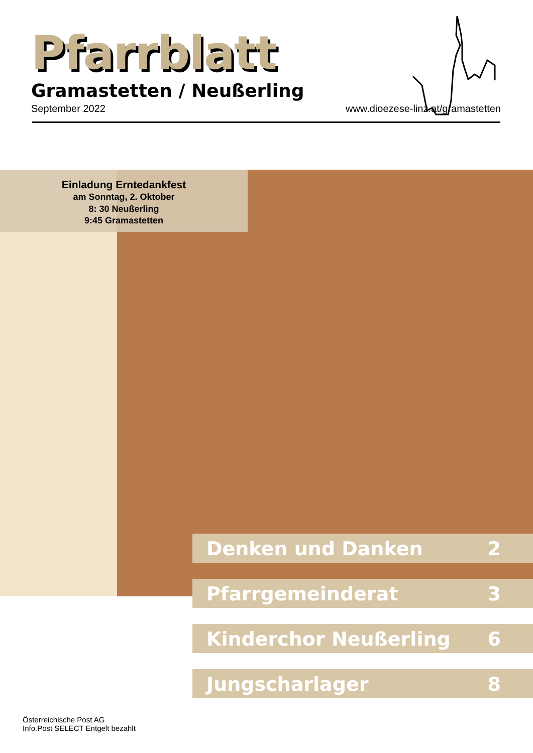Pfarrblatt
Gramastetten / Neußerling
September 2022 www.dioezese-linz.at/gramastetten
Einladung Erntedankfest
am Sonntag, 2. Oktober
8: 30 Neußerling
9:45 Gramastetten
Denken und Danken 2
Pfarrgemeinderat 3
Kinderchor Neußerling 6
Jungscharlager 8
Österreichische Post AG
Info.Post SELECT Entgelt bezahlt